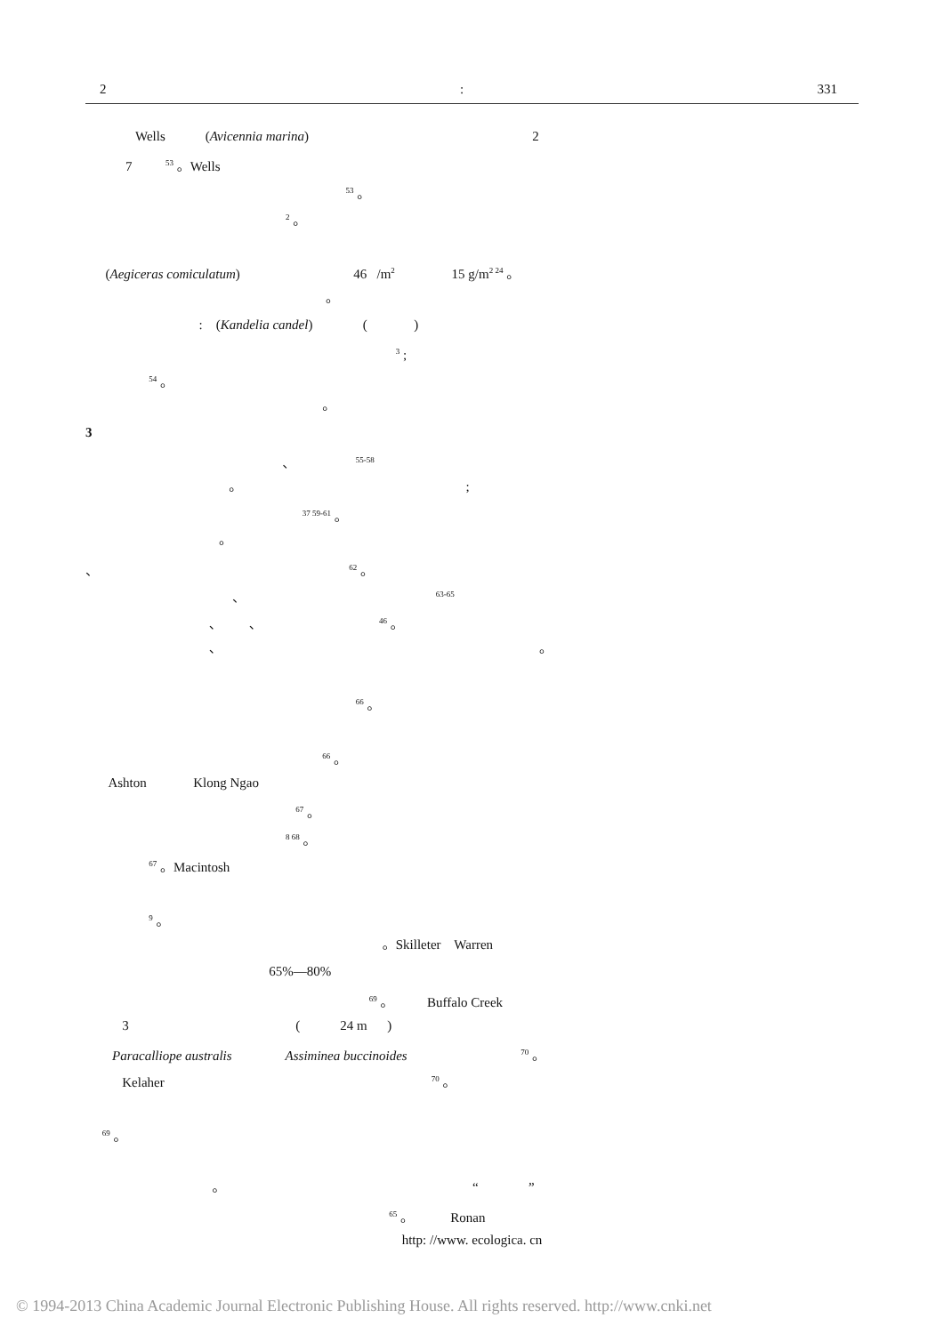2: 331
Wells (Avicennia marina) 2
7 <sup>53</sup> 。Wells
<sup>53</sup> 。
<sup>2</sup> 。
(Aegiceras comiculatum) 46 /m<sup>2</sup> 15 g/m<sup>2 24</sup> 。
。
: (Kandelia candel) ( )
<sup>3</sup> ;
<sup>54</sup> 。
。
3
、 <sup>55-58</sup>
。 ;
<sup>37 59-61</sup> 。
。
、 <sup>62</sup> 。
、 <sup>63-65</sup>
、 、 <sup>46</sup> 。
、 。
<sup>66</sup> 。
<sup>66</sup> 。
Ashton Klong Ngao
<sup>67</sup> 。
<sup>8 68</sup> 。
<sup>67</sup> 。Macintosh
<sup>9</sup> 。
。Skilleter Warren
65%—80%
<sup>69</sup> 。 Buffalo Creek
3 ( 24 m )
Paracalliope australis Assiminea buccinoides <sup>70</sup> 。
Kelaher <sup>70</sup> 。
<sup>69</sup> 。
。 “ ”
<sup>65</sup> 。 Ronan
http: //www. ecologica. cn
© 1994-2013 China Academic Journal Electronic Publishing House. All rights reserved. http://www.cnki.net